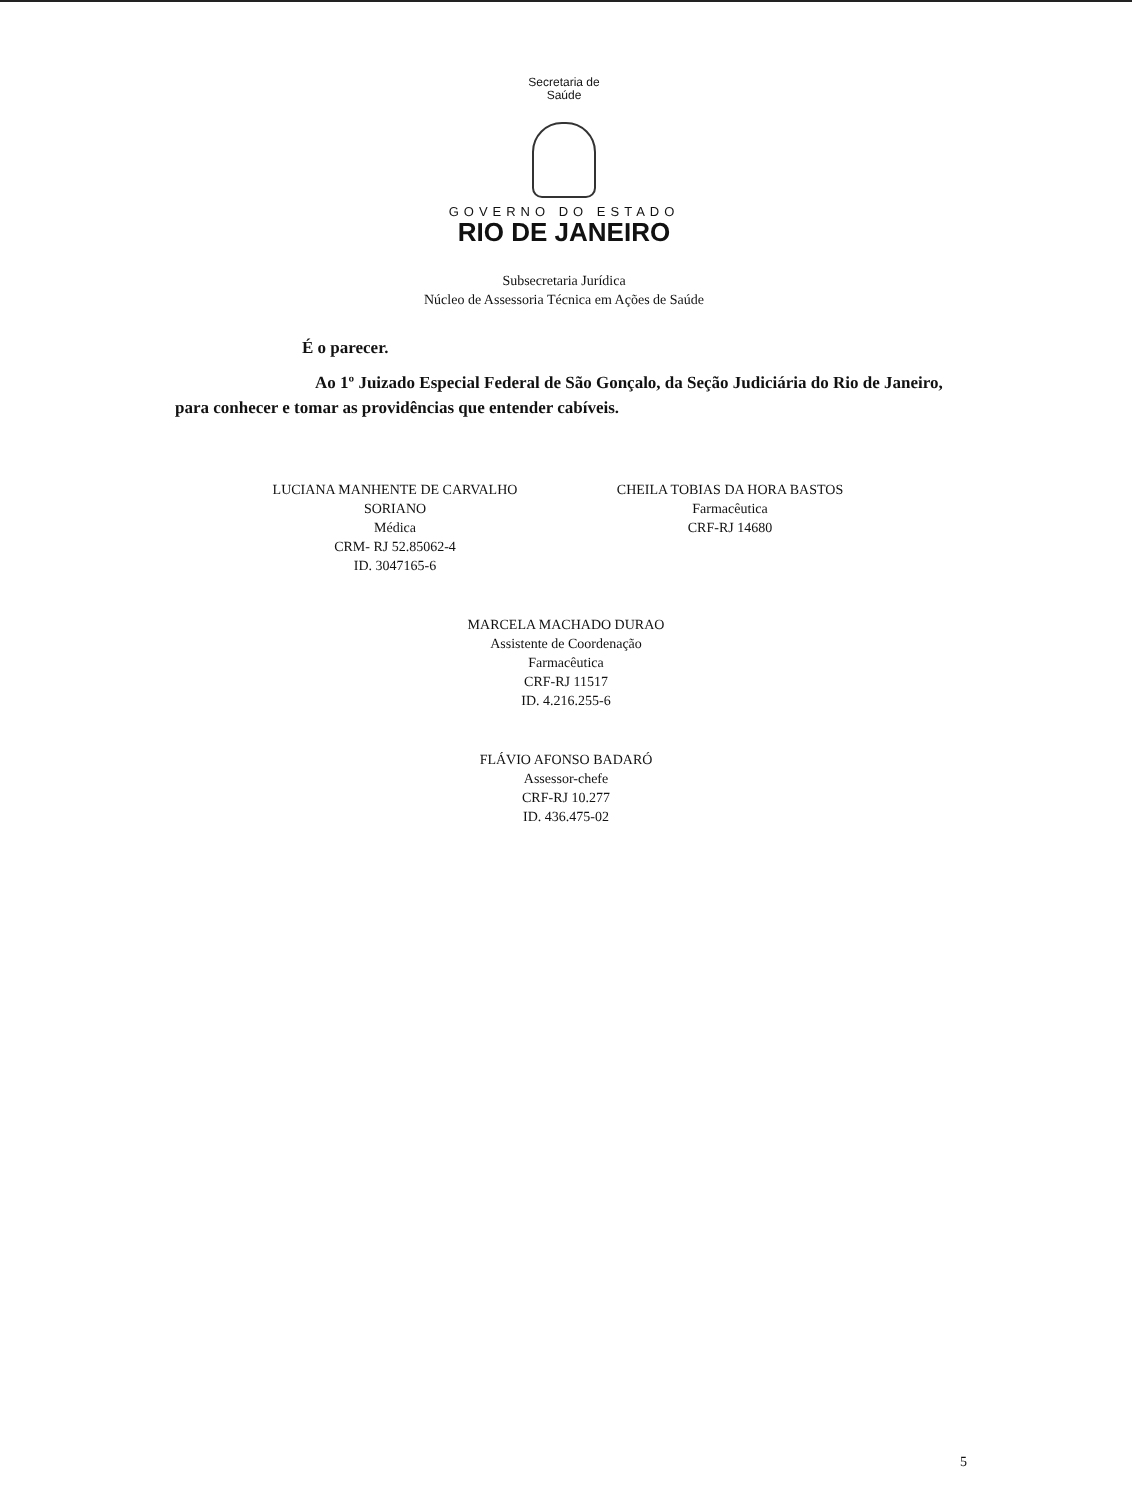Secretaria de
Saúde
GOVERNO DO ESTADO
RIO DE JANEIRO
Subsecretaria Jurídica
Núcleo de Assessoria Técnica em Ações de Saúde
É o parecer.
Ao 1º Juizado Especial Federal de São Gonçalo, da Seção Judiciária do Rio de Janeiro, para conhecer e tomar as providências que entender cabíveis.
LUCIANA MANHENTE DE CARVALHO
SORIANO
Médica
CRM- RJ 52.85062-4
ID. 3047165-6
CHEILA TOBIAS DA HORA BASTOS
Farmacêutica
CRF-RJ 14680
MARCELA MACHADO DURAO
Assistente de Coordenação
Farmacêutica
CRF-RJ 11517
ID. 4.216.255-6
FLÁVIO AFONSO BADARÓ
Assessor-chefe
CRF-RJ 10.277
ID. 436.475-02
5